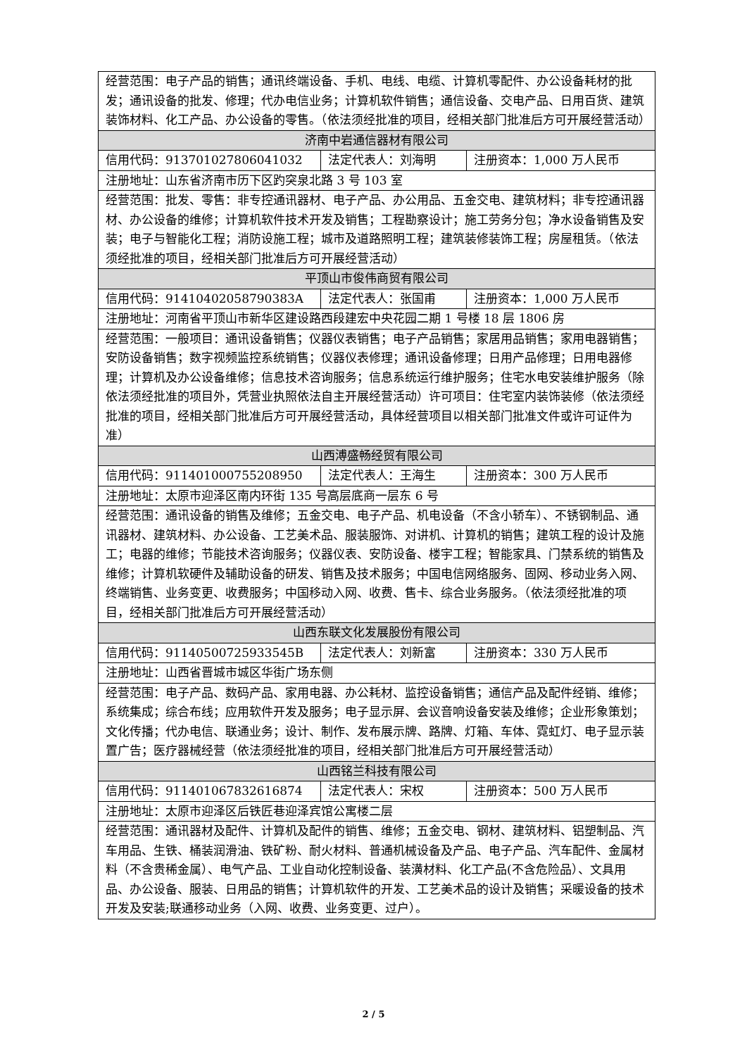| 经营范围：电子产品的销售；通讯终端设备、手机、电线、电缆、计算机零配件、办公设备耗材的批发；通讯设备的批发、修理；代办电信业务；计算机软件销售；通信设备、交电产品、日用百货、建筑装饰材料、化工产品、办公设备的零售。（依法须经批准的项目，经相关部门批准后方可开展经营活动） | | |
| 济南中岩通信器材有限公司 | | |
| 信用代码：913701027806041032 | 法定代表人：刘海明 | 注册资本：1,000 万人民币 |
| 注册地址：山东省济南市历下区趵突泉北路 3 号 103 室 | | |
| 经营范围：批发、零售：非专控通讯器材、电子产品、办公用品、五金交电、建筑材料；非专控通讯器材、办公设备的维修；计算机软件技术开发及销售；工程勘察设计；施工劳务分包；净水设备销售及安装；电子与智能化工程；消防设施工程；城市及道路照明工程；建筑装修装饰工程；房屋租赁。（依法须经批准的项目，经相关部门批准后方可开展经营活动） | | |
| 平顶山市俊伟商贸有限公司 | | |
| 信用代码：91410402058790383A | 法定代表人：张国甫 | 注册资本：1,000 万人民币 |
| 注册地址：河南省平顶山市新华区建设路西段建宏中央花园二期 1 号楼 18 层 1806 房 | | |
| 经营范围：一般项目：通讯设备销售；仪器仪表销售；电子产品销售；家居用品销售；家用电器销售；安防设备销售；数字视频监控系统销售；仪器仪表修理；通讯设备修理；日用产品修理；日用电器修理；计算机及办公设备维修；信息技术咨询服务；信息系统运行维护服务；住宅水电安装维护服务（除依法须经批准的项目外，凭营业执照依法自主开展经营活动）许可项目：住宅室内装饰装修（依法须经批准的项目，经相关部门批准后方可开展经营活动，具体经营项目以相关部门批准文件或许可证件为准） | | |
| 山西溥盛畅经贸有限公司 | | |
| 信用代码：911401000755208950 | 法定代表人：王海生 | 注册资本：300 万人民币 |
| 注册地址：太原市迎泽区南内环街 135 号高层底商一层东 6 号 | | |
| 经营范围：通讯设备的销售及维修；五金交电、电子产品、机电设备（不含小轿车）、不锈钢制品、通讯器材、建筑材料、办公设备、工艺美术品、服装服饰、对讲机、计算机的销售；建筑工程的设计及施工；电器的维修；节能技术咨询服务；仪器仪表、安防设备、楼宇工程；智能家具、门禁系统的销售及维修；计算机软硬件及辅助设备的研发、销售及技术服务；中国电信网络服务、固网、移动业务入网、终端销售、业务变更、收费服务；中国移动入网、收费、售卡、综合业务服务。（依法须经批准的项目，经相关部门批准后方可开展经营活动） | | |
| 山西东联文化发展股份有限公司 | | |
| 信用代码：91140500725933545B | 法定代表人：刘新富 | 注册资本：330 万人民币 |
| 注册地址：山西省晋城市城区华街广场东侧 | | |
| 经营范围：电子产品、数码产品、家用电器、办公耗材、监控设备销售；通信产品及配件经销、维修；系统集成；综合布线；应用软件开发及服务；电子显示屏、会议音响设备安装及维修；企业形象策划；文化传播；代办电信、联通业务；设计、制作、发布展示牌、路牌、灯箱、车体、霓虹灯、电子显示装置广告；医疗器械经营（依法须经批准的项目，经相关部门批准后方可开展经营活动） | | |
| 山西铭兰科技有限公司 | | |
| 信用代码：911401067832616874 | 法定代表人：宋权 | 注册资本：500 万人民币 |
| 注册地址：太原市迎泽区后铁匠巷迎泽宾馆公寓楼二层 | | |
| 经营范围：通讯器材及配件、计算机及配件的销售、维修；五金交电、钢材、建筑材料、铝塑制品、汽车用品、生铁、桶装润滑油、铁矿粉、耐火材料、普通机械设备及产品、电子产品、汽车配件、金属材料（不含贵稀金属）、电气产品、工业自动化控制设备、装潢材料、化工产品(不含危险品）、文具用品、办公设备、服装、日用品的销售；计算机软件的开发、工艺美术品的设计及销售；采暖设备的技术开发及安装;联通移动业务（入网、收费、业务变更、过户）。 | | |
2 / 5